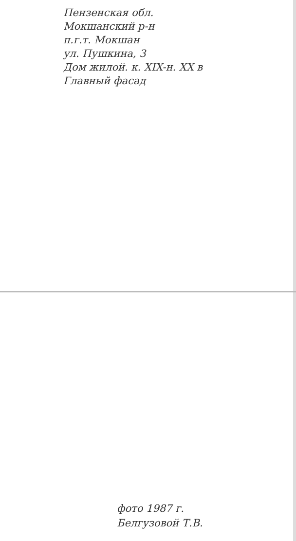Пензенская обл.
Мокшанский р-н
п.г.т. Мокшан
ул. Пушкина, 3
Дом жилой. к. XIX-н. XX в
Главный фасад
фото 1987 г.
Белгузовой Т.В.